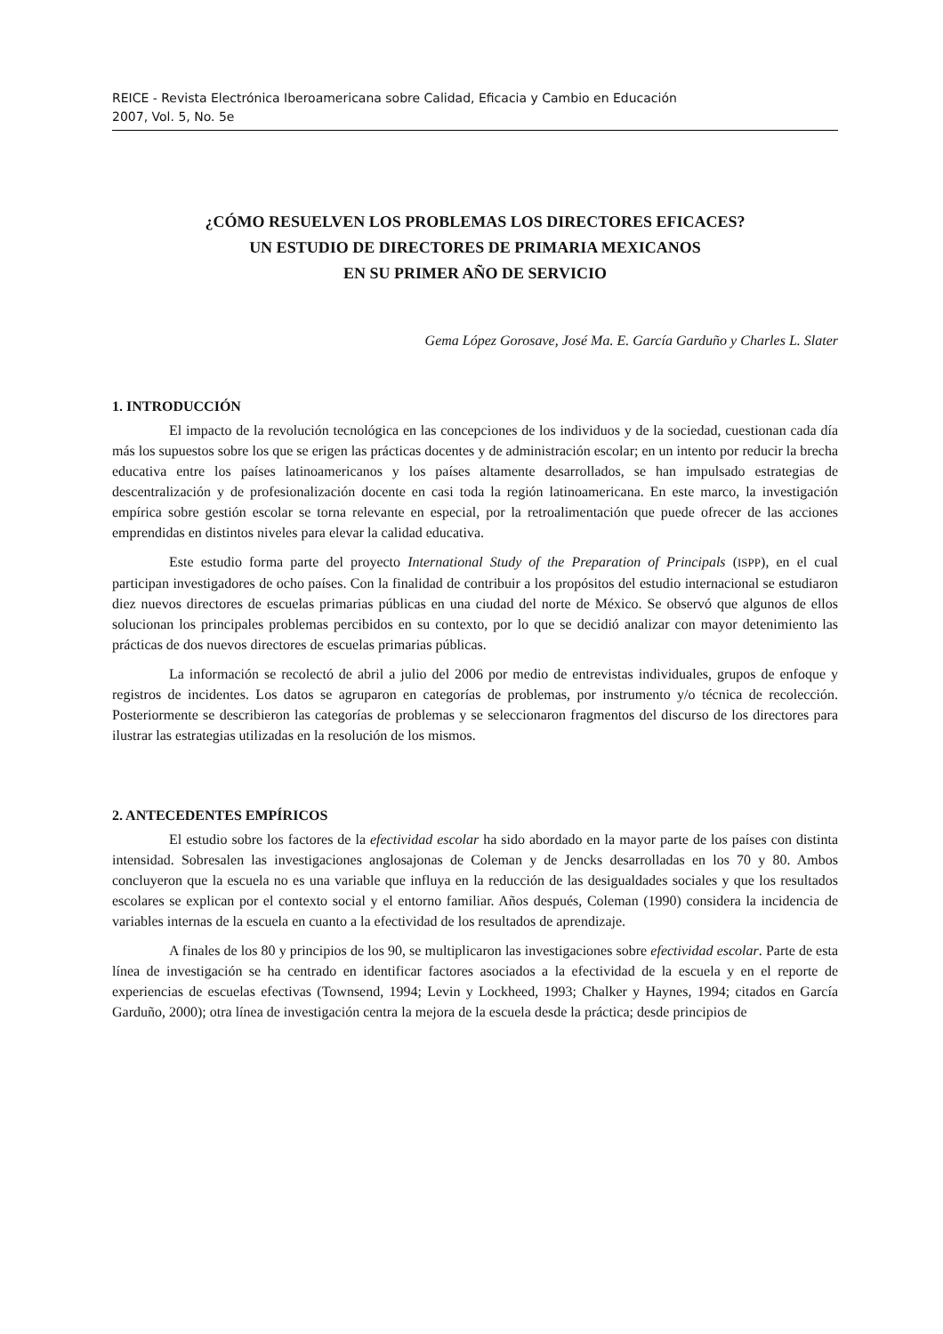REICE - Revista Electrónica Iberoamericana sobre Calidad, Eficacia y Cambio en Educación
2007, Vol. 5, No. 5e
¿CÓMO RESUELVEN LOS PROBLEMAS LOS DIRECTORES EFICACES?
UN ESTUDIO DE DIRECTORES DE PRIMARIA MEXICANOS
EN SU PRIMER AÑO DE SERVICIO
Gema López Gorosave, José Ma. E. García Garduño y Charles L. Slater
1. INTRODUCCIÓN
El impacto de la revolución tecnológica en las concepciones de los individuos y de la sociedad, cuestionan cada día más los supuestos sobre los que se erigen las prácticas docentes y de administración escolar; en un intento por reducir la brecha educativa entre los países latinoamericanos y los países altamente desarrollados, se han impulsado estrategias de descentralización y de profesionalización docente en casi toda la región latinoamericana. En este marco, la investigación empírica sobre gestión escolar se torna relevante en especial, por la retroalimentación que puede ofrecer de las acciones emprendidas en distintos niveles para elevar la calidad educativa.
Este estudio forma parte del proyecto International Study of the Preparation of Principals (ISPP), en el cual participan investigadores de ocho países. Con la finalidad de contribuir a los propósitos del estudio internacional se estudiaron diez nuevos directores de escuelas primarias públicas en una ciudad del norte de México. Se observó que algunos de ellos solucionan los principales problemas percibidos en su contexto, por lo que se decidió analizar con mayor detenimiento las prácticas de dos nuevos directores de escuelas primarias públicas.
La información se recolectó de abril a julio del 2006 por medio de entrevistas individuales, grupos de enfoque y registros de incidentes. Los datos se agruparon en categorías de problemas, por instrumento y/o técnica de recolección. Posteriormente se describieron las categorías de problemas y se seleccionaron fragmentos del discurso de los directores para ilustrar las estrategias utilizadas en la resolución de los mismos.
2. ANTECEDENTES EMPÍRICOS
El estudio sobre los factores de la efectividad escolar ha sido abordado en la mayor parte de los países con distinta intensidad. Sobresalen las investigaciones anglosajonas de Coleman y de Jencks desarrolladas en los 70 y 80. Ambos concluyeron que la escuela no es una variable que influya en la reducción de las desigualdades sociales y que los resultados escolares se explican por el contexto social y el entorno familiar. Años después, Coleman (1990) considera la incidencia de variables internas de la escuela en cuanto a la efectividad de los resultados de aprendizaje.
A finales de los 80 y principios de los 90, se multiplicaron las investigaciones sobre efectividad escolar. Parte de esta línea de investigación se ha centrado en identificar factores asociados a la efectividad de la escuela y en el reporte de experiencias de escuelas efectivas (Townsend, 1994; Levin y Lockheed, 1993; Chalker y Haynes, 1994; citados en García Garduño, 2000); otra línea de investigación centra la mejora de la escuela desde la práctica; desde principios de